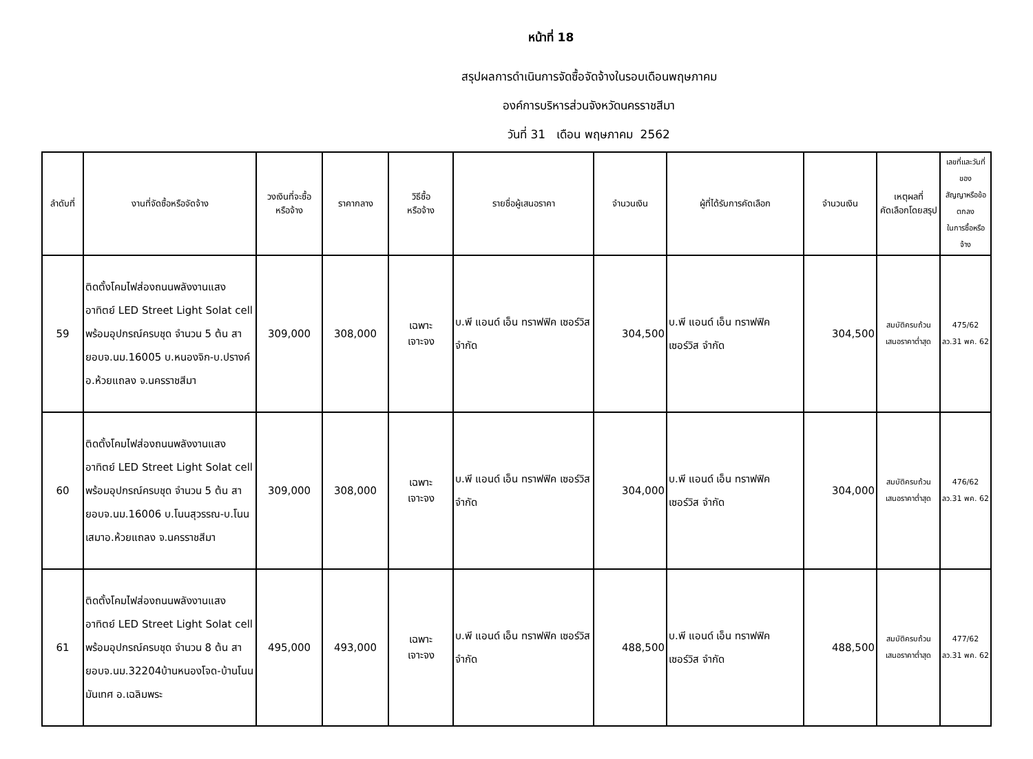หน้าที่ 18
สรุปผลการดำเนินการจัดซื้อจัดจ้างในรอบเดือนพฤษภาคม
องค์การบริหารส่วนจังหวัดนครราชสีมา
วันที่ 31 เดือน พฤษภาคม 2562
| ลำดับที่ | งานที่จัดซื้อหรือจัดจ้าง | วงเงินที่จะซื้อ หรือจ้าง | ราคากลาง | วิธีซื้อ หรือจ้าง | รายชื่อผู้เสนอราคา | จำนวนเงิน | ผู้ที่ได้รับการคัดเลือก | จำนวนเงิน | เหตุผลที่ คัดเลือกโดยสรุป | เลขที่และวันที่ของ สัญญาหรือข้อตกลง ในการซื้อหรือจ้าง |
| --- | --- | --- | --- | --- | --- | --- | --- | --- | --- | --- |
| 59 | ติดตั้งโคมไฟส่องถนนพลังงานแสงอาทิตย์ LED Street Light Solat cell พร้อมอุปกรณ์ครบชุด จำนวน 5 ต้น สายอบจ.นม.16005 บ.หนองจิก-บ.ปรางค์ อ.ห้วยแถลง จ.นครราชสีมา | 309,000 | 308,000 | เฉพาะ เจาะจง | บ.พี แอนด์ เอ็น ทราฟฟิค เซอร์วิส จำกัด | 304,500 | บ.พี แอนด์ เอ็น ทราฟฟิค เซอร์วิส จำกัด | 304,500 | สมบัติครบถ้วน เสนอราคาต่ำสุด | 475/62 ลว.31 พค. 62 |
| 60 | ติดตั้งโคมไฟส่องถนนพลังงานแสงอาทิตย์ LED Street Light Solat cell พร้อมอุปกรณ์ครบชุด จำนวน 5 ต้น สายอบจ.นม.16006 บ.โนนสุวรรณ-บ.โนนเสมาอ.ห้วยแถลง จ.นครราชสีมา | 309,000 | 308,000 | เฉพาะ เจาะจง | บ.พี แอนด์ เอ็น ทราฟฟิค เซอร์วิส จำกัด | 304,000 | บ.พี แอนด์ เอ็น ทราฟฟิค เซอร์วิส จำกัด | 304,000 | สมบัติครบถ้วน เสนอราคาต่ำสุด | 476/62 ลว.31 พค. 62 |
| 61 | ติดตั้งโคมไฟส่องถนนพลังงานแสงอาทิตย์ LED Street Light Solat cell พร้อมอุปกรณ์ครบชุด จำนวน 8 ต้น สายอบจ.นม.32204บ้านหนองโจด-บ้านโนนมันเทศ อ.เฉลิมพระ | 495,000 | 493,000 | เฉพาะ เจาะจง | บ.พี แอนด์ เอ็น ทราฟฟิค เซอร์วิส จำกัด | 488,500 | บ.พี แอนด์ เอ็น ทราฟฟิค เซอร์วิส จำกัด | 488,500 | สมบัติครบถ้วน เสนอราคาต่ำสุด | 477/62 ลว.31 พค. 62 |